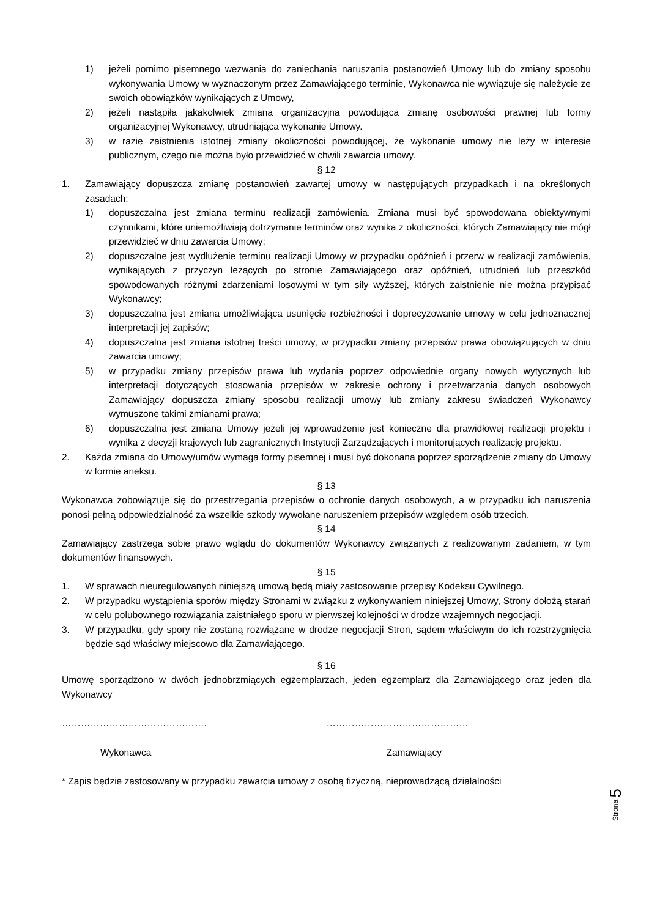1) jeżeli pomimo pisemnego wezwania do zaniechania naruszania postanowień Umowy lub do zmiany sposobu wykonywania Umowy w wyznaczonym przez Zamawiającego terminie, Wykonawca nie wywiązuje się należycie ze swoich obowiązków wynikających z Umowy,
2) jeżeli nastąpiła jakakolwiek zmiana organizacyjna powodująca zmianę osobowości prawnej lub formy organizacyjnej Wykonawcy, utrudniająca wykonanie Umowy.
3) w razie zaistnienia istotnej zmiany okoliczności powodującej, że wykonanie umowy nie leży w interesie publicznym, czego nie można było przewidzieć w chwili zawarcia umowy.
§ 12
1. Zamawiający dopuszcza zmianę postanowień zawartej umowy w następujących przypadkach i na określonych zasadach:
1) dopuszczalna jest zmiana terminu realizacji zamówienia. Zmiana musi być spowodowana obiektywnymi czynnikami, które uniemożliwiają dotrzymanie terminów oraz wynika z okoliczności, których Zamawiający nie mógł przewidzieć w dniu zawarcia Umowy;
2) dopuszczalne jest wydłużenie terminu realizacji Umowy w przypadku opóźnień i przerw w realizacji zamówienia, wynikających z przyczyn leżących po stronie Zamawiającego oraz opóźnień, utrudnień lub przeszkód spowodowanych różnymi zdarzeniami losowymi w tym siły wyższej, których zaistnienie nie można przypisać Wykonawcy;
3) dopuszczalna jest zmiana umożliwiająca usunięcie rozbieżności i doprecyzowanie umowy w celu jednoznacznej interpretacji jej zapisów;
4) dopuszczalna jest zmiana istotnej treści umowy, w przypadku zmiany przepisów prawa obowiązujących w dniu zawarcia umowy;
5) w przypadku zmiany przepisów prawa lub wydania poprzez odpowiednie organy nowych wytycznych lub interpretacji dotyczących stosowania przepisów w zakresie ochrony i przetwarzania danych osobowych Zamawiający dopuszcza zmiany sposobu realizacji umowy lub zmiany zakresu świadczeń Wykonawcy wymuszone takimi zmianami prawa;
6) dopuszczalna jest zmiana Umowy jeżeli jej wprowadzenie jest konieczne dla prawidłowej realizacji projektu i wynika z decyzji krajowych lub zagranicznych Instytucji Zarządzających i monitorujących realizację projektu.
2. Każda zmiana do Umowy/umów wymaga formy pisemnej i musi być dokonana poprzez sporządzenie zmiany do Umowy w formie aneksu.
§ 13
Wykonawca zobowiązuje się do przestrzegania przepisów o ochronie danych osobowych, a w przypadku ich naruszenia ponosi pełną odpowiedzialność za wszelkie szkody wywołane naruszeniem przepisów względem osób trzecich.
§ 14
Zamawiający zastrzega sobie prawo wglądu do dokumentów Wykonawcy związanych z realizowanym zadaniem, w tym dokumentów finansowych.
§ 15
1. W sprawach nieuregulowanych niniejszą umową będą miały zastosowanie przepisy Kodeksu Cywilnego.
2. W przypadku wystąpienia sporów między Stronami w związku z wykonywaniem niniejszej Umowy, Strony dołożą starań w celu polubownego rozwiązania zaistniałego sporu w pierwszej kolejności w drodze wzajemnych negocjacji.
3. W przypadku, gdy spory nie zostaną rozwiązane w drodze negocjacji Stron, sądem właściwym do ich rozstrzygnięcia będzie sąd właściwy miejscowo dla Zamawiającego.
§ 16
Umowę sporządzono w dwóch jednobrzmiących egzemplarzach, jeden egzemplarz dla Zamawiającego oraz jeden dla Wykonawcy
………………………………………. ………………………………………
Wykonawca Zamawiający
* Zapis będzie zastosowany w przypadku zawarcia umowy z osobą fizyczną, nieprowadzącą działalności
Strona 5